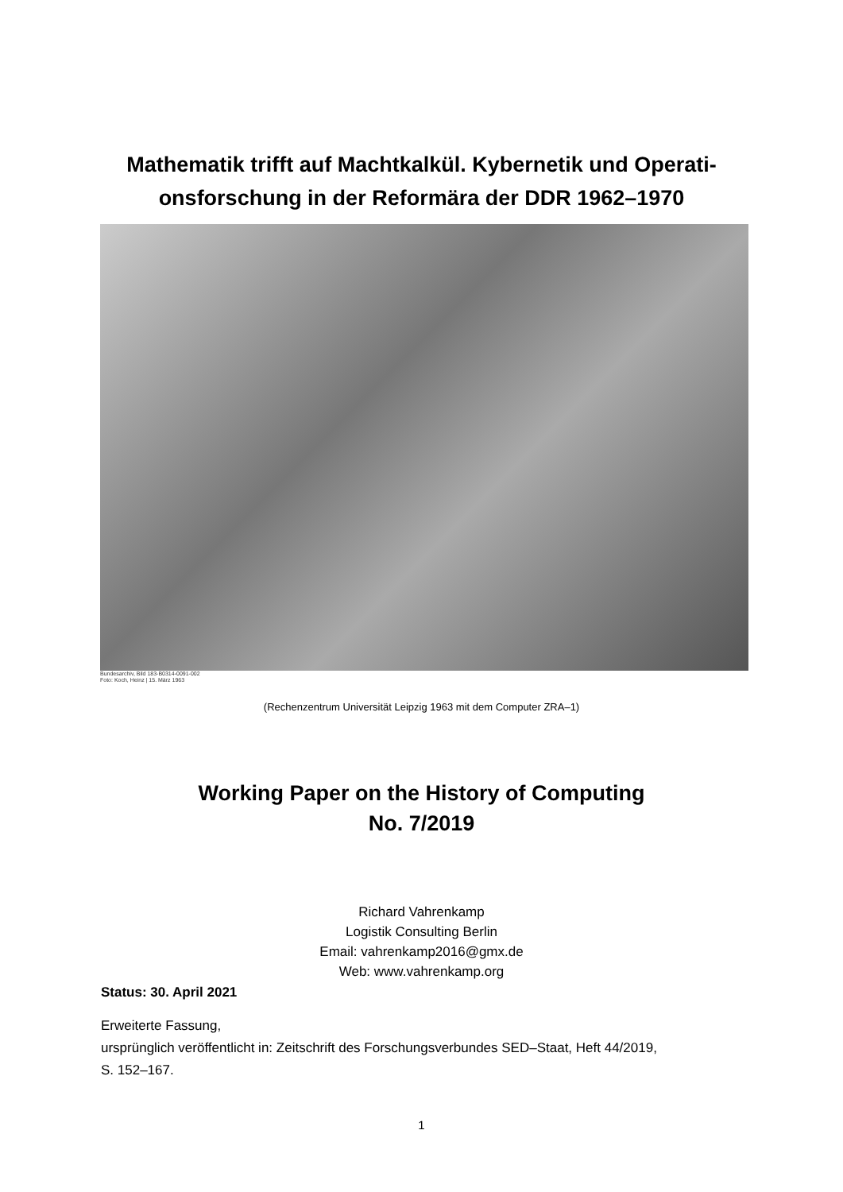Mathematik trifft auf Machtkalkül. Kybernetik und Operati-
onsforschung in der Reformära der DDR 1962–1970
Bundesarchiv, Bild 183-B0314-0091-002
Foto: Koch, Heinz | 15. März 1963
(Rechenzentrum Universität Leipzig 1963 mit dem Computer ZRA–1)
Working Paper on the History of Computing
No. 7/2019
Richard Vahrenkamp
Logistik Consulting Berlin
Email: vahrenkamp2016@gmx.de
Web: www.vahrenkamp.org
Status: 30. April 2021
Erweiterte Fassung,
ursprünglich veröffentlicht in: Zeitschrift des Forschungsverbundes SED–Staat, Heft 44/2019,
S. 152–167.
1